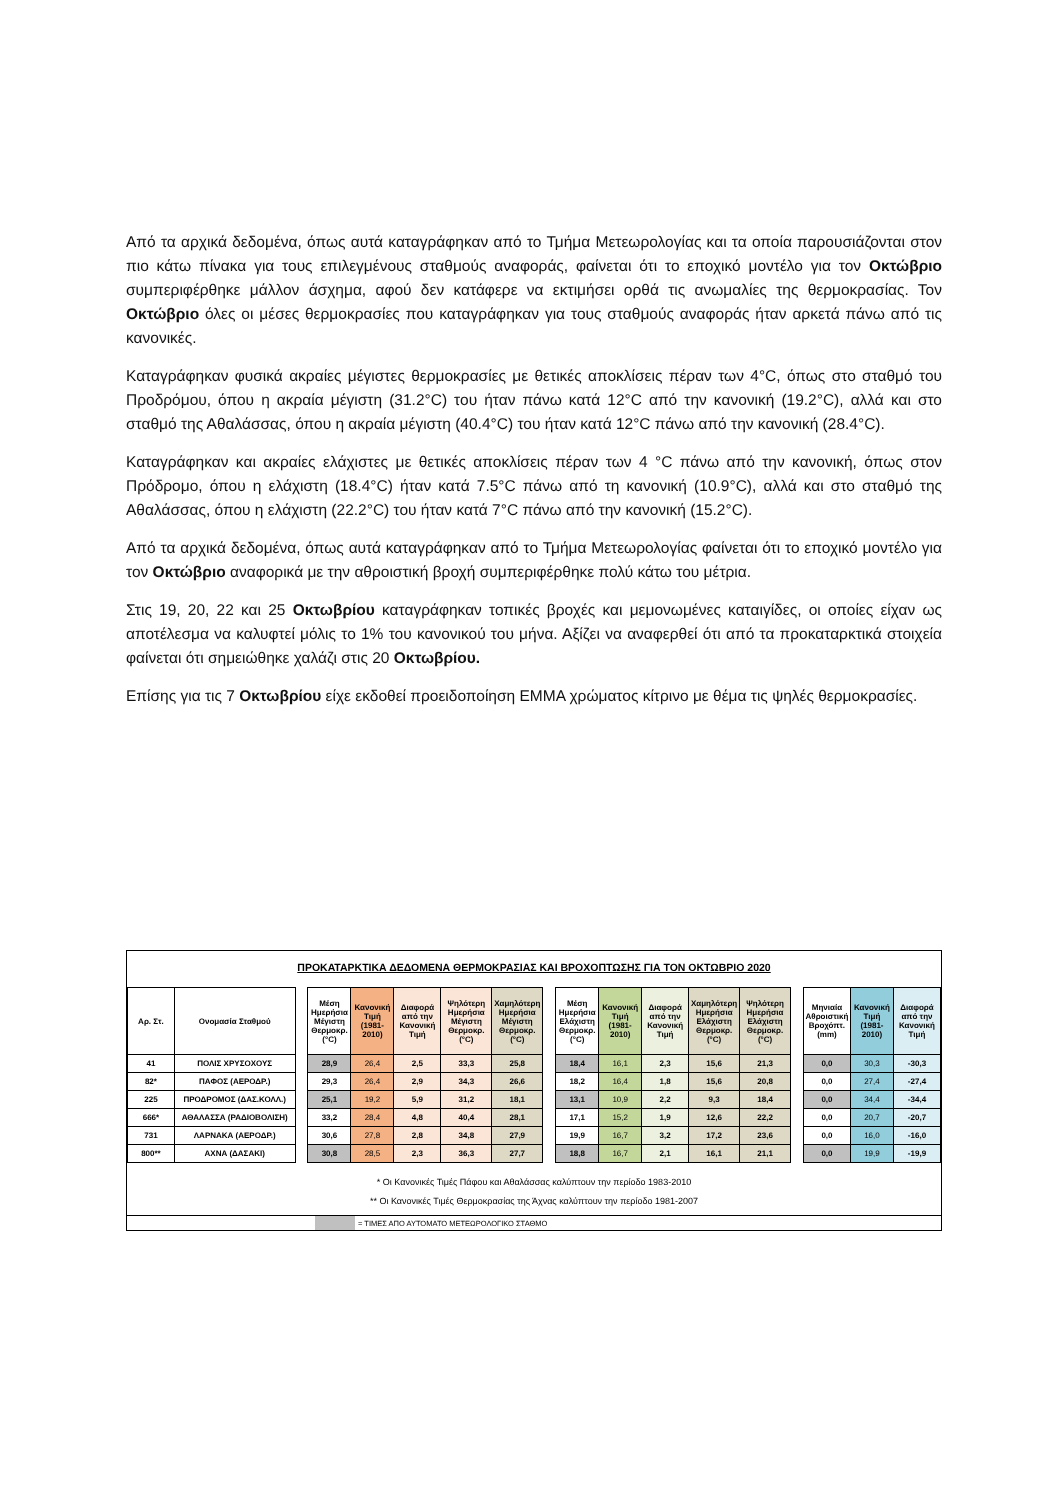Από τα αρχικά δεδομένα, όπως αυτά καταγράφηκαν από το Τμήμα Μετεωρολογίας και τα οποία παρουσιάζονται στον πιο κάτω πίνακα για τους επιλεγμένους σταθμούς αναφοράς, φαίνεται ότι το εποχικό μοντέλο για τον Οκτώβριο συμπεριφέρθηκε μάλλον άσχημα, αφού δεν κατάφερε να εκτιμήσει ορθά τις ανωμαλίες της θερμοκρασίας. Τον Οκτώβριο όλες οι μέσες θερμοκρασίες που καταγράφηκαν για τους σταθμούς αναφοράς ήταν αρκετά πάνω από τις κανονικές.
Καταγράφηκαν φυσικά ακραίες μέγιστες θερμοκρασίες με θετικές αποκλίσεις πέραν των 4°C, όπως στο σταθμό του Προδρόμου, όπου η ακραία μέγιστη (31.2°C) του ήταν πάνω κατά 12°C από την κανονική (19.2°C), αλλά και στο σταθμό της Αθαλάσσας, όπου η ακραία μέγιστη (40.4°C) του ήταν κατά 12°C πάνω από την κανονική (28.4°C).
Καταγράφηκαν και ακραίες ελάχιστες με θετικές αποκλίσεις πέραν των 4 °C πάνω από την κανονική, όπως στον Πρόδρομο, όπου η ελάχιστη (18.4°C) ήταν κατά 7.5°C πάνω από τη κανονική (10.9°C), αλλά και στο σταθμό της Αθαλάσσας, όπου η ελάχιστη (22.2°C) του ήταν κατά 7°C πάνω από την κανονική (15.2°C).
Από τα αρχικά δεδομένα, όπως αυτά καταγράφηκαν από το Τμήμα Μετεωρολογίας φαίνεται ότι το εποχικό μοντέλο για τον Οκτώβριο αναφορικά με την αθροιστική βροχή συμπεριφέρθηκε πολύ κάτω του μέτρια.
Στις 19, 20, 22 και 25 Οκτωβρίου καταγράφηκαν τοπικές βροχές και μεμονωμένες καταιγίδες, οι οποίες είχαν ως αποτέλεσμα να καλυφτεί μόλις το 1% του κανονικού του μήνα. Αξίζει να αναφερθεί ότι από τα προκαταρκτικά στοιχεία φαίνεται ότι σημειώθηκε χαλάζι στις 20 Οκτωβρίου.
Επίσης για τις 7 Οκτωβρίου είχε εκδοθεί προειδοποίηση ΕΜΜΑ χρώματος κίτρινο με θέμα τις ψηλές θερμοκρασίες.
ΠΡΟΚΑΤΑΡΚΤΙΚΑ ΔΕΔΟΜΕΝΑ ΘΕΡΜΟΚΡΑΣΙΑΣ ΚΑΙ ΒΡΟΧΟΠΤΩΣΗΣ ΓΙΑ ΤΟΝ ΟΚΤΩΒΡΙΟ 2020
| Αρ. Στ. | Ονομασία Σταθμού | | Μέση Ημερήσια Μέγιστη Θερμοκρ. (°C) | Κανονική Τιμή (1981-2010) | Διαφορά από την Κανονική Τιμή | Ψηλότερη Ημερήσια Μέγιστη Θερμοκρ. (°C) | Χαμηλότερη Ημερήσια Μέγιστη Θερμοκρ. (°C) | | Μέση Ημερήσια Ελάχιστη Θερμοκρ. (°C) | Κανονική Τιμή (1981-2010) | Διαφορά από την Κανονική Τιμή | Χαμηλότερη Ημερήσια Ελάχιστη Θερμοκρ. (°C) | Ψηλότερη Ημερήσια Ελάχιστη Θερμοκρ. (°C) | | Μηνιαία Αθροιστική Βροχόπτ. (mm) | Κανονική Τιμή (1981-2010) | Διαφορά από την Κανονική Τιμή |
| --- | --- | --- | --- | --- | --- | --- | --- | --- | --- | --- | --- | --- | --- | --- | --- | --- | --- |
| 41 | ΠΟΛΙΣ ΧΡΥΣΟΧΟΥΣ | | 28,9 | 26,4 | 2,5 | 33,3 | 25,8 | | 18,4 | 16,1 | 2,3 | 15,6 | 21,3 | | 0,0 | 30,3 | -30,3 |
| 82* | ΠΑΦΟΣ (ΑΕΡΟΔΡ.) | | 29,3 | 26,4 | 2,9 | 34,3 | 26,6 | | 18,2 | 16,4 | 1,8 | 15,6 | 20,8 | | 0,0 | 27,4 | -27,4 |
| 225 | ΠΡΟΔΡΟΜΟΣ (ΔΑΣ.ΚΟΛΛ.) | | 25,1 | 19,2 | 5,9 | 31,2 | 18,1 | | 13,1 | 10,9 | 2,2 | 9,3 | 18,4 | | 0,0 | 34,4 | -34,4 |
| 666* | ΑΘΑΛΑΣΣΑ (ΡΑΔΙΟΒΟΛΙΣΗ) | | 33,2 | 28,4 | 4,8 | 40,4 | 28,1 | | 17,1 | 15,2 | 1,9 | 12,6 | 22,2 | | 0,0 | 20,7 | -20,7 |
| 731 | ΛΑΡΝΑΚΑ (ΑΕΡΟΔΡ.) | | 30,6 | 27,8 | 2,8 | 34,8 | 27,9 | | 19,9 | 16,7 | 3,2 | 17,2 | 23,6 | | 0,0 | 16,0 | -16,0 |
| 800** | ΑΧΝΑ (ΔΑΣΑΚΙ) | | 30,8 | 28,5 | 2,3 | 36,3 | 27,7 | | 18,8 | 16,7 | 2,1 | 16,1 | 21,1 | | 0,0 | 19,9 | -19,9 |
* Οι Κανονικές Τιμές Πάφου και Αθαλάσσας καλύπτουν την περίοδο 1983-2010
** Οι Κανονικές Τιμές Θερμοκρασίας της Άχνας καλύπτουν την περίοδο 1981-2007
= ΤΙΜΕΣ ΑΠΟ ΑΥΤΟΜΑΤΟ ΜΕΤΕΩΡΟΛΟΓΙΚΟ ΣΤΑΘΜΟ